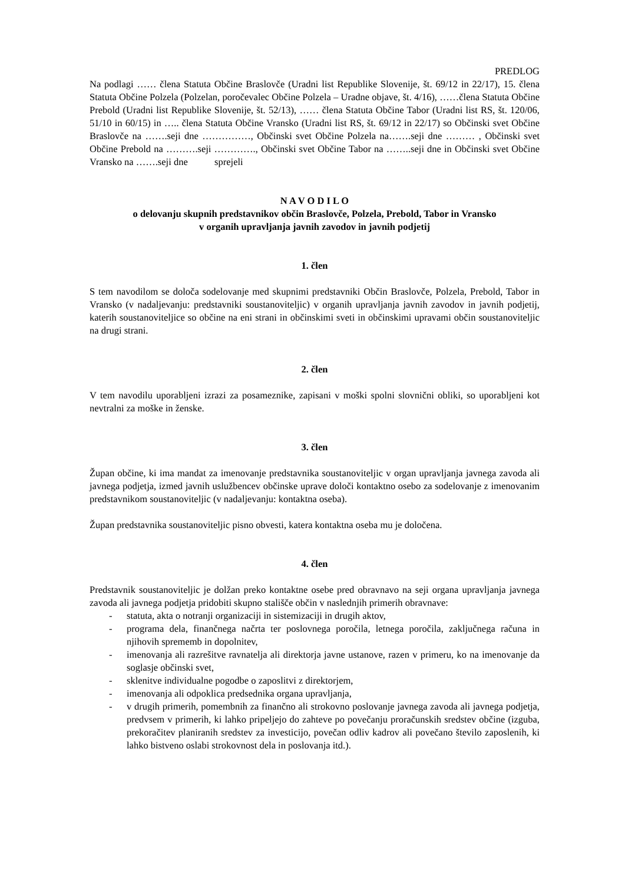PREDLOG
Na podlagi …… člena Statuta Občine Braslovče (Uradni list Republike Slovenije, št. 69/12 in 22/17), 15. člena Statuta Občine Polzela (Polzelan, poročevalec Občine Polzela – Uradne objave, št. 4/16), ……člena Statuta Občine Prebold (Uradni list Republike Slovenije, št. 52/13), …… člena Statuta Občine Tabor (Uradni list RS, št. 120/06, 51/10 in 60/15) in ….. člena Statuta Občine Vransko (Uradni list RS, št. 69/12 in 22/17) so Občinski svet Občine Braslovče na …….seji dne ……………, Občinski svet Občine Polzela na…….seji dne ……… , Občinski svet Občine Prebold na ……….seji …………., Občinski svet Občine Tabor na ……..seji dne in Občinski svet Občine Vransko na …….seji dne sprejeli
N A V O D I L O
o delovanju skupnih predstavnikov občin Braslovče, Polzela, Prebold, Tabor in Vransko
v organih upravljanja javnih zavodov in javnih podjetij
1. člen
S tem navodilom se določa sodelovanje med skupnimi predstavniki Občin Braslovče, Polzela, Prebold, Tabor in Vransko (v nadaljevanju: predstavniki soustanoviteljic) v organih upravljanja javnih zavodov in javnih podjetij, katerih soustanoviteljice so občine na eni strani in občinskimi sveti in občinskimi upravami občin soustanoviteljic na drugi strani.
2. člen
V tem navodilu uporabljeni izrazi za posameznike, zapisani v moški spolni slovnični obliki, so uporabljeni kot nevtralni za moške in ženske.
3. člen
Župan občine, ki ima mandat za imenovanje predstavnika soustanoviteljic v organ upravljanja javnega zavoda ali javnega podjetja, izmed javnih uslužbencev občinske uprave določi kontaktno osebo za sodelovanje z imenovanim predstavnikom soustanoviteljic (v nadaljevanju: kontaktna oseba).
Župan predstavnika soustanoviteljic pisno obvesti, katera kontaktna oseba mu je določena.
4. člen
Predstavnik soustanoviteljic je dolžan preko kontaktne osebe pred obravnavo na seji organa upravljanja javnega zavoda ali javnega podjetja pridobiti skupno stališče občin v naslednjih primerih obravnave:
- statuta, akta o notranji organizaciji in sistemizaciji in drugih aktov,
- programa dela, finančnega načrta ter poslovnega poročila, letnega poročila, zaključnega računa in njihovih sprememb in dopolnitev,
- imenovanja ali razrešitve ravnatelja ali direktorja javne ustanove, razen v primeru, ko na imenovanje da soglasje občinski svet,
- sklenitve individualne pogodbe o zaposlitvi z direktorjem,
- imenovanja ali odpoklica predsednika organa upravljanja,
- v drugih primerih, pomembnih za finančno ali strokovno poslovanje javnega zavoda ali javnega podjetja, predvsem v primerih, ki lahko pripeljejo do zahteve po povečanju proračunskih sredstev občine (izguba, prekoračitev planiranih sredstev za investicijo, povečan odliv kadrov ali povečano število zaposlenih, ki lahko bistveno oslabi strokovnost dela in poslovanja itd.).